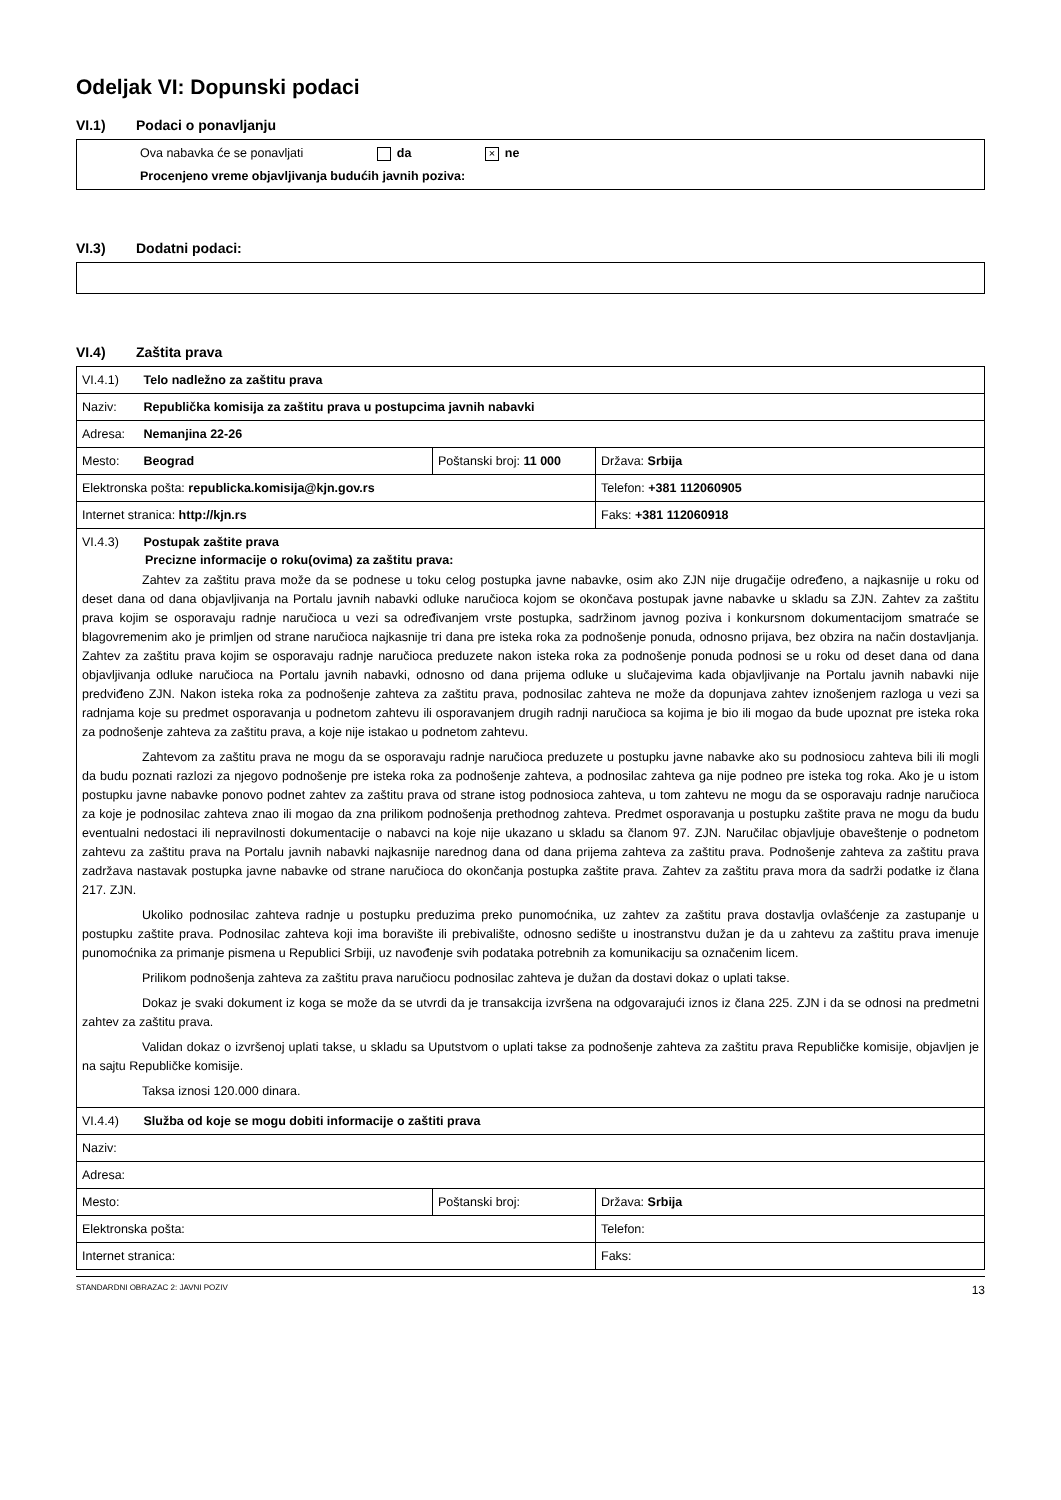Odeljak VI: Dopunski podaci
VI.1) Podaci o ponavljanju
Ova nabavka će se ponavljati da × ne
Procenjeno vreme objavljivanja budućih javnih poziva:
VI.3) Dodatni podaci:
VI.4) Zaštita prava
| VI.4.1) Telo nadležno za zaštitu prava | | |
| Naziv: Republička komisija za zaštitu prava u postupcima javnih nabavki | | |
| Adresa: Nemanjina 22-26 | | |
| Mesto: Beograd | Poštanski broj: 11 000 | Država: Srbija |
| Elektronska pošta: republicka.komisija@kjn.gov.rs | | Telefon: +381 112060905 |
| Internet stranica: http://kjn.rs | | Faks: +381 112060918 |
| VI.4.3) Postupak zaštite prava Precizne informacije o roku(ovima) za zaštitu prava: Zahtev za zaštitu prava može da se podnese u toku celog postupka javne nabavke, osim ako ZJN nije drugačije određeno, a najkasnije u roku od deset dana od dana objavljivanja na Portalu javnih nabavki odluke naručioca kojom se okončava postupak javne nabavke u skladu sa ZJN. Zahtev za zaštitu prava kojim se osporavaju radnje naručioca u vezi sa određivanjem vrste postupka, sadržinom javnog poziva i konkursnom dokumentacijom smatraće se blagovremenim ako je primljen od strane naručioca najkasnije tri dana pre isteka roka za podnošenje ponuda, odnosno prijava, bez obzira na način dostavljanja. Zahtev za zaštitu prava kojim se osporavaju radnje naručioca preduzete nakon isteka roka za podnošenje ponuda podnosi se u roku od deset dana od dana objavljivanja odluke naručioca na Portalu javnih nabavki, odnosno od dana prijema odluke u slučajevima kada objavljivanje na Portalu javnih nabavki nije predviđeno ZJN. Nakon isteka roka za podnošenje zahteva za zaštitu prava, podnosilac zahteva ne može da dopunjava zahtev iznošenjem razloga u vezi sa radnjama koje su predmet osporavanja u podnetom zahtevu ili osporavanjem drugih radnji naručioca sa kojima je bio ili mogao da bude upoznat pre isteka roka za podnošenje zahteva za zaštitu prava, a koje nije istakao u podnetom zahtevu. Zahtevom za zaštitu prava ne mogu da se osporavaju radnje naručioca preduzete u postupku javne nabavke ako su podnosiocu zahteva bili ili mogli da budu poznati razlozi za njegovo podnošenje pre isteka roka za podnošenje zahteva, a podnosilac zahteva ga nije podneo pre isteka tog roka. Ako je u istom postupku javne nabavke ponovo podnet zahtev za zaštitu prava od strane istog podnosioca zahteva, u tom zahtevu ne mogu da se osporavaju radnje naručioca za koje je podnosilac zahteva znao ili mogao da zna prilikom podnošenja prethodnog zahteva. Predmet osporavanja u postupku zaštite prava ne mogu da budu eventualni nedostaci ili nepravilnosti dokumentacije o nabavci na koje nije ukazano u skladu sa članom 97. ZJN. Naručilac objavljuje obaveštenje o podnetom zahtevu za zaštitu prava na Portalu javnih nabavki najkasnije narednog dana od dana prijema zahteva za zaštitu prava. Podnošenje zahteva za zaštitu prava zadržava nastavak postupka javne nabavke od strane naručioca do okončanja postupka zaštite prava. Zahtev za zaštitu prava mora da sadrži podatke iz člana 217. ZJN. Ukoliko podnosilac zahteva radnje u postupku preduzima preko punomoćnika, uz zahtev za zaštitu prava dostavlja ovlašćenje za zastupanje u postupku zaštite prava. Podnosilac zahteva koji ima boravište ili prebivalište, odnosno sedište u inostranstvu dužan je da u zahtevu za zaštitu prava imenuje punomoćnika za primanje pismena u Republici Srbiji, uz navođenje svih podataka potrebnih za komunikaciju sa označenim licem. Prilikom podnošenja zahteva za zaštitu prava naručiocu podnosilac zahteva je dužan da dostavi dokaz o uplati takse. Dokaz je svaki dokument iz koga se može da se utvrdi da je transakcija izvršena na odgovarajući iznos iz člana 225. ZJN i da se odnosi na predmetni zahtev za zaštitu prava. Validan dokaz o izvršenoj uplati takse, u skladu sa Uputstvom o uplati takse za podnošenje zahteva za zaštitu prava Republičke komisije, objavljen je na sajtu Republičke komisije. Taksa iznosi 120.000 dinara. | | |
| VI.4.4) Služba od koje se mogu dobiti informacije o zaštiti prava | | |
| Naziv: | | |
| Adresa: | | |
| Mesto: | Poštanski broj: | Država: Srbija |
| Elektronska pošta: | | Telefon: |
| Internet stranica: | | Faks: |
STANDARDNI OBRAZAC 2: JAVNI POZIV 13